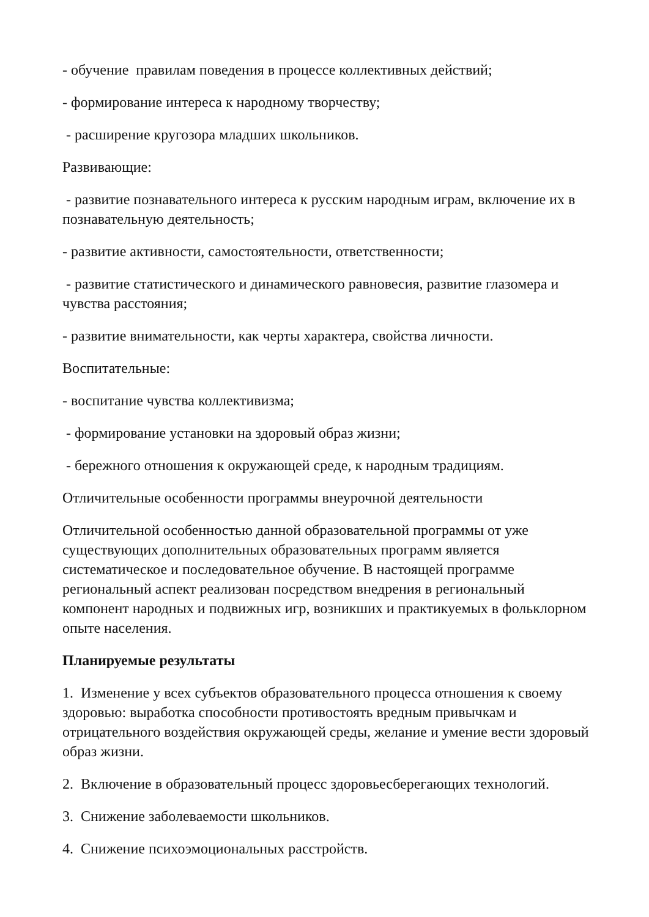- обучение правилам поведения в процессе коллективных действий;
- формирование интереса к народному творчеству;
- расширение кругозора младших школьников.
Развивающие:
- развитие познавательного интереса к русским народным играм, включение их в познавательную деятельность;
- развитие активности, самостоятельности, ответственности;
- развитие статистического и динамического равновесия, развитие глазомера и чувства расстояния;
- развитие внимательности, как черты характера, свойства личности.
Воспитательные:
- воспитание чувства коллективизма;
- формирование установки на здоровый образ жизни;
- бережного отношения к окружающей среде, к народным традициям.
Отличительные особенности программы внеурочной деятельности
Отличительной особенностью данной образовательной программы от уже существующих дополнительных образовательных программ является систематическое и последовательное обучение. В настоящей программе региональный аспект реализован посредством внедрения в региональный компонент народных и подвижных игр, возникших и практикуемых в фольклорном опыте населения.
Планируемые результаты
1. Изменение у всех субъектов образовательного процесса отношения к своему здоровью: выработка способности противостоять вредным привычкам и отрицательного воздействия окружающей среды, желание и умение вести здоровый образ жизни.
2. Включение в образовательный процесс здоровьесберегающих технологий.
3. Снижение заболеваемости школьников.
4. Снижение психоэмоциональных расстройств.